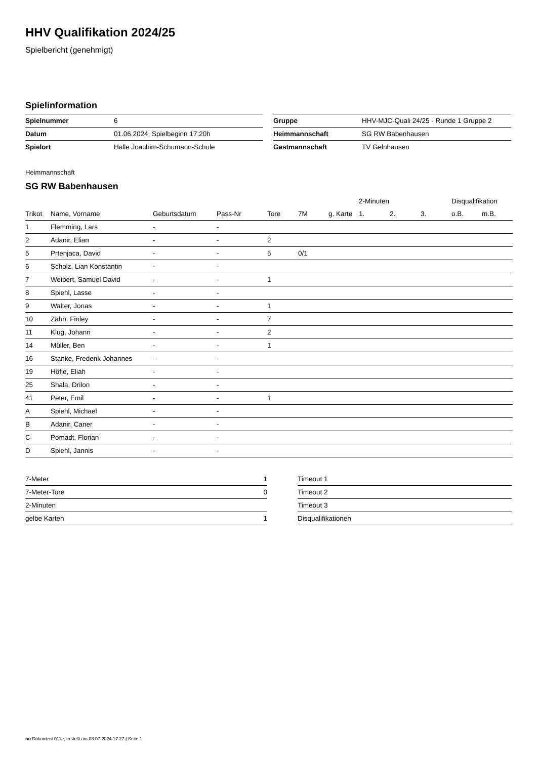HHV Qualifikation 2024/25
Spielbericht (genehmigt)
Spielinformation
| Spielnummer | 6 |
| Datum | 01.06.2024, Spielbeginn 17:20h |
| Spielort | Halle Joachim-Schumann-Schule |
| Gruppe | HHV-MJC-Quali 24/25 - Runde 1 Gruppe 2 |
| Heimmannschaft | SG RW Babenhausen |
| Gastmannschaft | TV Gelnhausen |
Heimmannschaft
SG RW Babenhausen
| | | | | | | | 2-Minuten | | | Disqualifikation | |
| --- | --- | --- | --- | --- | --- | --- | --- | --- | --- | --- | --- |
| Trikot | Name, Vorname | Geburtsdatum | Pass-Nr | Tore | 7M | g. Karte | 1. | 2. | 3. | o.B. | m.B. |
| 1 | Flemming, Lars | - | - | | | | | | | | |
| 2 | Adanir, Elian | - | - | 2 | | | | | | | |
| 5 | Prtenjaca, David | - | - | 5 | 0/1 | | | | | | |
| 6 | Scholz, Lian Konstantin | - | - | | | | | | | | |
| 7 | Weipert, Samuel David | - | - | 1 | | | | | | | |
| 8 | Spiehl, Lasse | - | - | | | | | | | | |
| 9 | Walter, Jonas | - | - | 1 | | | | | | | |
| 10 | Zahn, Finley | - | - | 7 | | | | | | | |
| 11 | Klug, Johann | - | - | 2 | | | | | | | |
| 14 | Müller, Ben | - | - | 1 | | | | | | | |
| 16 | Stanke, Frederik Johannes | - | - | | | | | | | | |
| 19 | Höfle, Eliah | - | - | | | | | | | | |
| 25 | Shala, Drilon | - | - | | | | | | | | |
| 41 | Peter, Emil | - | - | 1 | | | | | | | |
| A | Spiehl, Michael | - | - | | | | | | | | |
| B | Adanir, Caner | - | - | | | | | | | | |
| C | Pomadt, Florian | - | - | | | | | | | | |
| D | Spiehl, Jannis | - | - | | | | | | | | |
| 7-Meter | 1 |
| 7-Meter-Tore | 0 |
| 2-Minuten | |
| gelbe Karten | 1 |
| Timeout 1 |
| Timeout 2 |
| Timeout 3 |
| Disqualifikationen |
nu.Dokument 011e, erstellt am 08.07.2024 17:27 | Seite 1